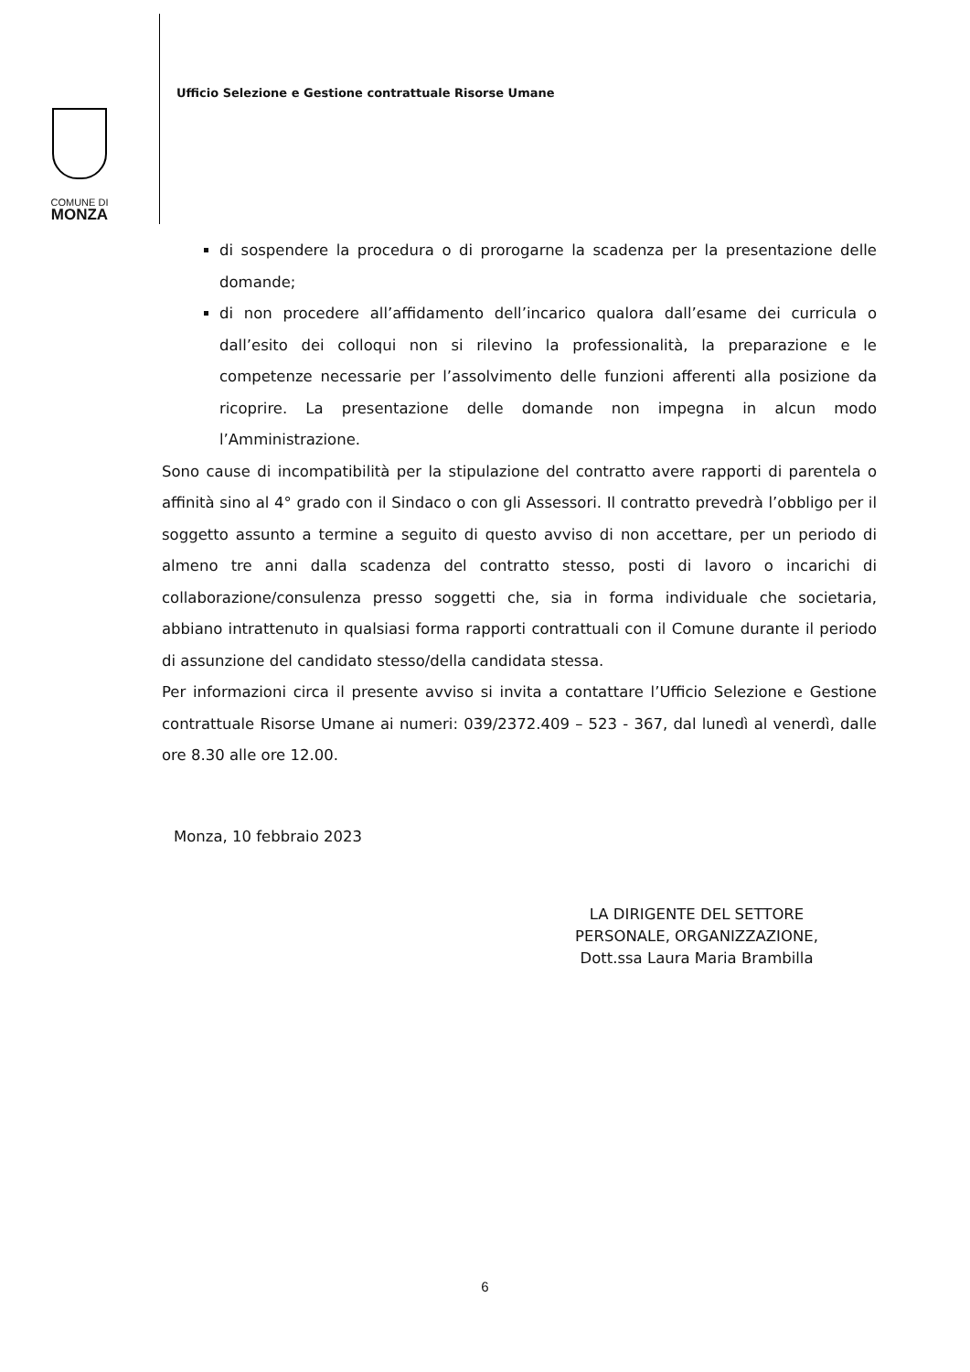COMUNE DI
MONZA
Ufficio Selezione e Gestione contrattuale Risorse Umane
di sospendere la procedura o di prorogarne la scadenza per la presentazione delle domande;
di non procedere all’affidamento dell’incarico qualora dall’esame dei curricula o dall’esito dei colloqui non si rilevino la professionalità, la preparazione e le competenze necessarie per l’assolvimento delle funzioni afferenti alla posizione da ricoprire. La presentazione delle domande non impegna in alcun modo l’Amministrazione.
Sono cause di incompatibilità per la stipulazione del contratto avere rapporti di parentela o affinità sino al 4° grado con il Sindaco o con gli Assessori. Il contratto prevedrà l’obbligo per il soggetto assunto a termine a seguito di questo avviso di non accettare, per un periodo di almeno tre anni dalla scadenza del contratto stesso, posti di lavoro o incarichi di collaborazione/consulenza presso soggetti che, sia in forma individuale che societaria, abbiano intrattenuto in qualsiasi forma rapporti contrattuali con il Comune durante il periodo di assunzione del candidato stesso/della candidata stessa.
Per informazioni circa il presente avviso si invita a contattare l’Ufficio Selezione e Gestione contrattuale Risorse Umane ai numeri: 039/2372.409 – 523 - 367, dal lunedì al venerdì, dalle ore 8.30 alle ore 12.00.
Monza, 10 febbraio 2023
LA DIRIGENTE DEL SETTORE
PERSONALE, ORGANIZZAZIONE,
Dott.ssa Laura Maria Brambilla
6